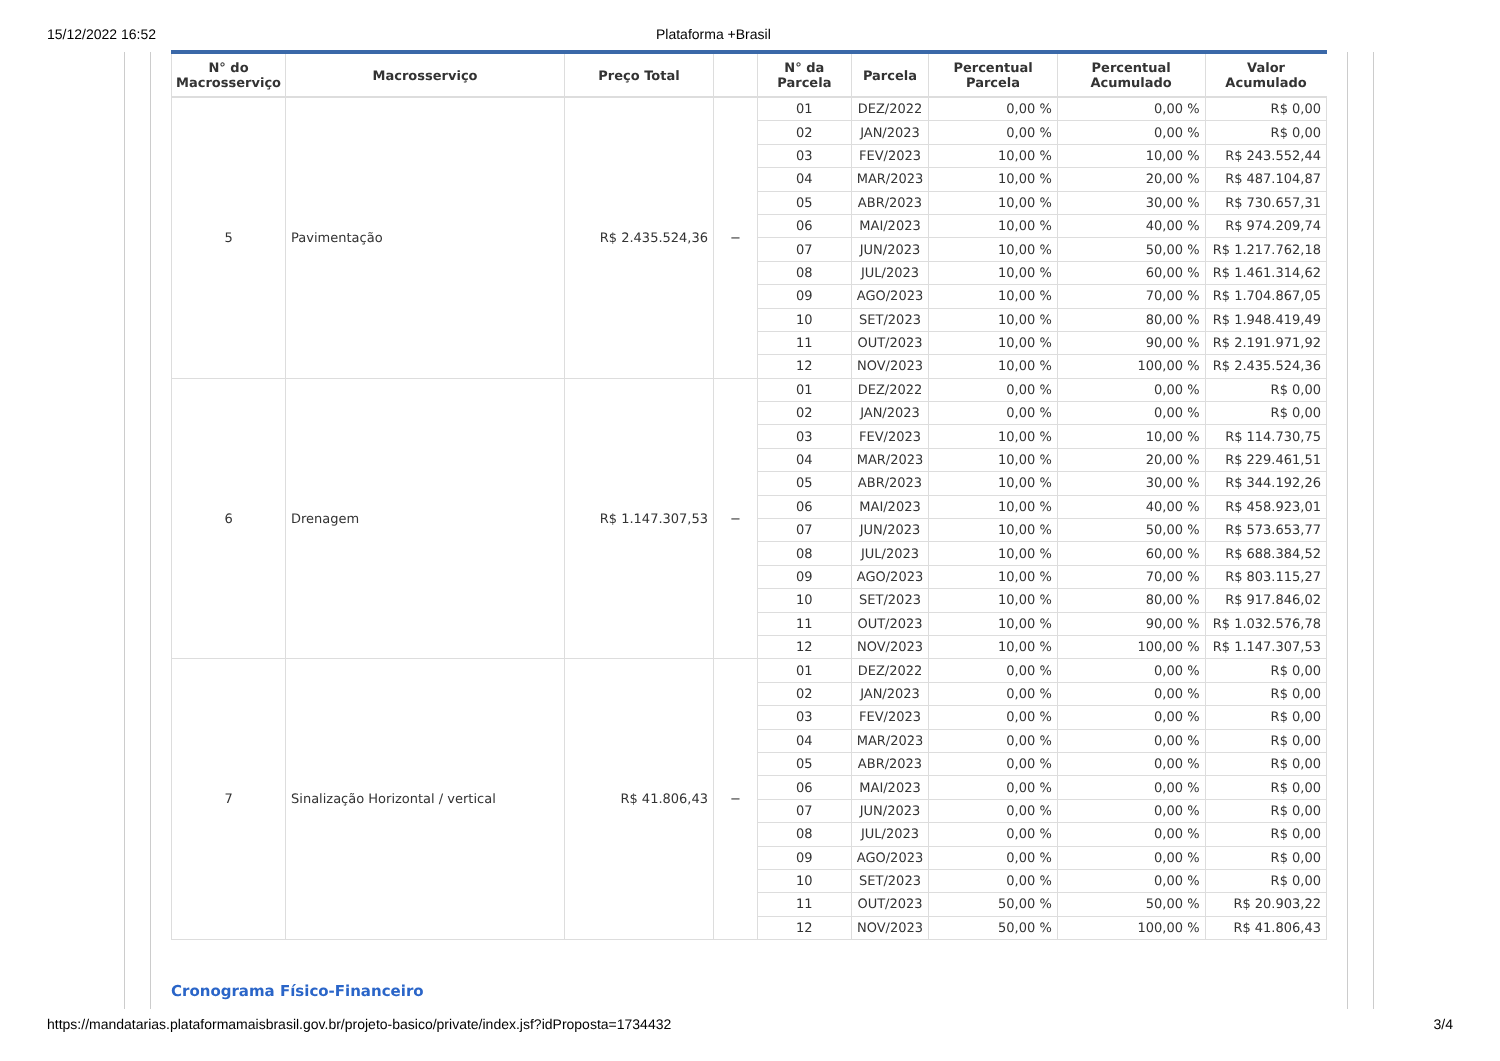15/12/2022 16:52 Plataforma +Brasil
| N° do Macrosserviço | Macrosserviço | Preço Total | | N° da Parcela | Parcela | Percentual Parcela | Percentual Acumulado | Valor Acumulado |
| --- | --- | --- | --- | --- | --- | --- | --- | --- |
| 5 | Pavimentação | R$ 2.435.524,36 | − | 01 | DEZ/2022 | 0,00 % | 0,00 % | R$ 0,00 |
| | | | | 02 | JAN/2023 | 0,00 % | 0,00 % | R$ 0,00 |
| | | | | 03 | FEV/2023 | 10,00 % | 10,00 % | R$ 243.552,44 |
| | | | | 04 | MAR/2023 | 10,00 % | 20,00 % | R$ 487.104,87 |
| | | | | 05 | ABR/2023 | 10,00 % | 30,00 % | R$ 730.657,31 |
| | | | | 06 | MAI/2023 | 10,00 % | 40,00 % | R$ 974.209,74 |
| | | | | 07 | JUN/2023 | 10,00 % | 50,00 % | R$ 1.217.762,18 |
| | | | | 08 | JUL/2023 | 10,00 % | 60,00 % | R$ 1.461.314,62 |
| | | | | 09 | AGO/2023 | 10,00 % | 70,00 % | R$ 1.704.867,05 |
| | | | | 10 | SET/2023 | 10,00 % | 80,00 % | R$ 1.948.419,49 |
| | | | | 11 | OUT/2023 | 10,00 % | 90,00 % | R$ 2.191.971,92 |
| | | | | 12 | NOV/2023 | 10,00 % | 100,00 % | R$ 2.435.524,36 |
| 6 | Drenagem | R$ 1.147.307,53 | − | 01 | DEZ/2022 | 0,00 % | 0,00 % | R$ 0,00 |
| | | | | 02 | JAN/2023 | 0,00 % | 0,00 % | R$ 0,00 |
| | | | | 03 | FEV/2023 | 10,00 % | 10,00 % | R$ 114.730,75 |
| | | | | 04 | MAR/2023 | 10,00 % | 20,00 % | R$ 229.461,51 |
| | | | | 05 | ABR/2023 | 10,00 % | 30,00 % | R$ 344.192,26 |
| | | | | 06 | MAI/2023 | 10,00 % | 40,00 % | R$ 458.923,01 |
| | | | | 07 | JUN/2023 | 10,00 % | 50,00 % | R$ 573.653,77 |
| | | | | 08 | JUL/2023 | 10,00 % | 60,00 % | R$ 688.384,52 |
| | | | | 09 | AGO/2023 | 10,00 % | 70,00 % | R$ 803.115,27 |
| | | | | 10 | SET/2023 | 10,00 % | 80,00 % | R$ 917.846,02 |
| | | | | 11 | OUT/2023 | 10,00 % | 90,00 % | R$ 1.032.576,78 |
| | | | | 12 | NOV/2023 | 10,00 % | 100,00 % | R$ 1.147.307,53 |
| 7 | Sinalização Horizontal / vertical | R$ 41.806,43 | − | 01 | DEZ/2022 | 0,00 % | 0,00 % | R$ 0,00 |
| | | | | 02 | JAN/2023 | 0,00 % | 0,00 % | R$ 0,00 |
| | | | | 03 | FEV/2023 | 0,00 % | 0,00 % | R$ 0,00 |
| | | | | 04 | MAR/2023 | 0,00 % | 0,00 % | R$ 0,00 |
| | | | | 05 | ABR/2023 | 0,00 % | 0,00 % | R$ 0,00 |
| | | | | 06 | MAI/2023 | 0,00 % | 0,00 % | R$ 0,00 |
| | | | | 07 | JUN/2023 | 0,00 % | 0,00 % | R$ 0,00 |
| | | | | 08 | JUL/2023 | 0,00 % | 0,00 % | R$ 0,00 |
| | | | | 09 | AGO/2023 | 0,00 % | 0,00 % | R$ 0,00 |
| | | | | 10 | SET/2023 | 0,00 % | 0,00 % | R$ 0,00 |
| | | | | 11 | OUT/2023 | 50,00 % | 50,00 % | R$ 20.903,22 |
| | | | | 12 | NOV/2023 | 50,00 % | 100,00 % | R$ 41.806,43 |
Cronograma Físico-Financeiro
https://mandatarias.plataformamaisbrasil.gov.br/projeto-basico/private/index.jsf?idProposta=1734432 3/4